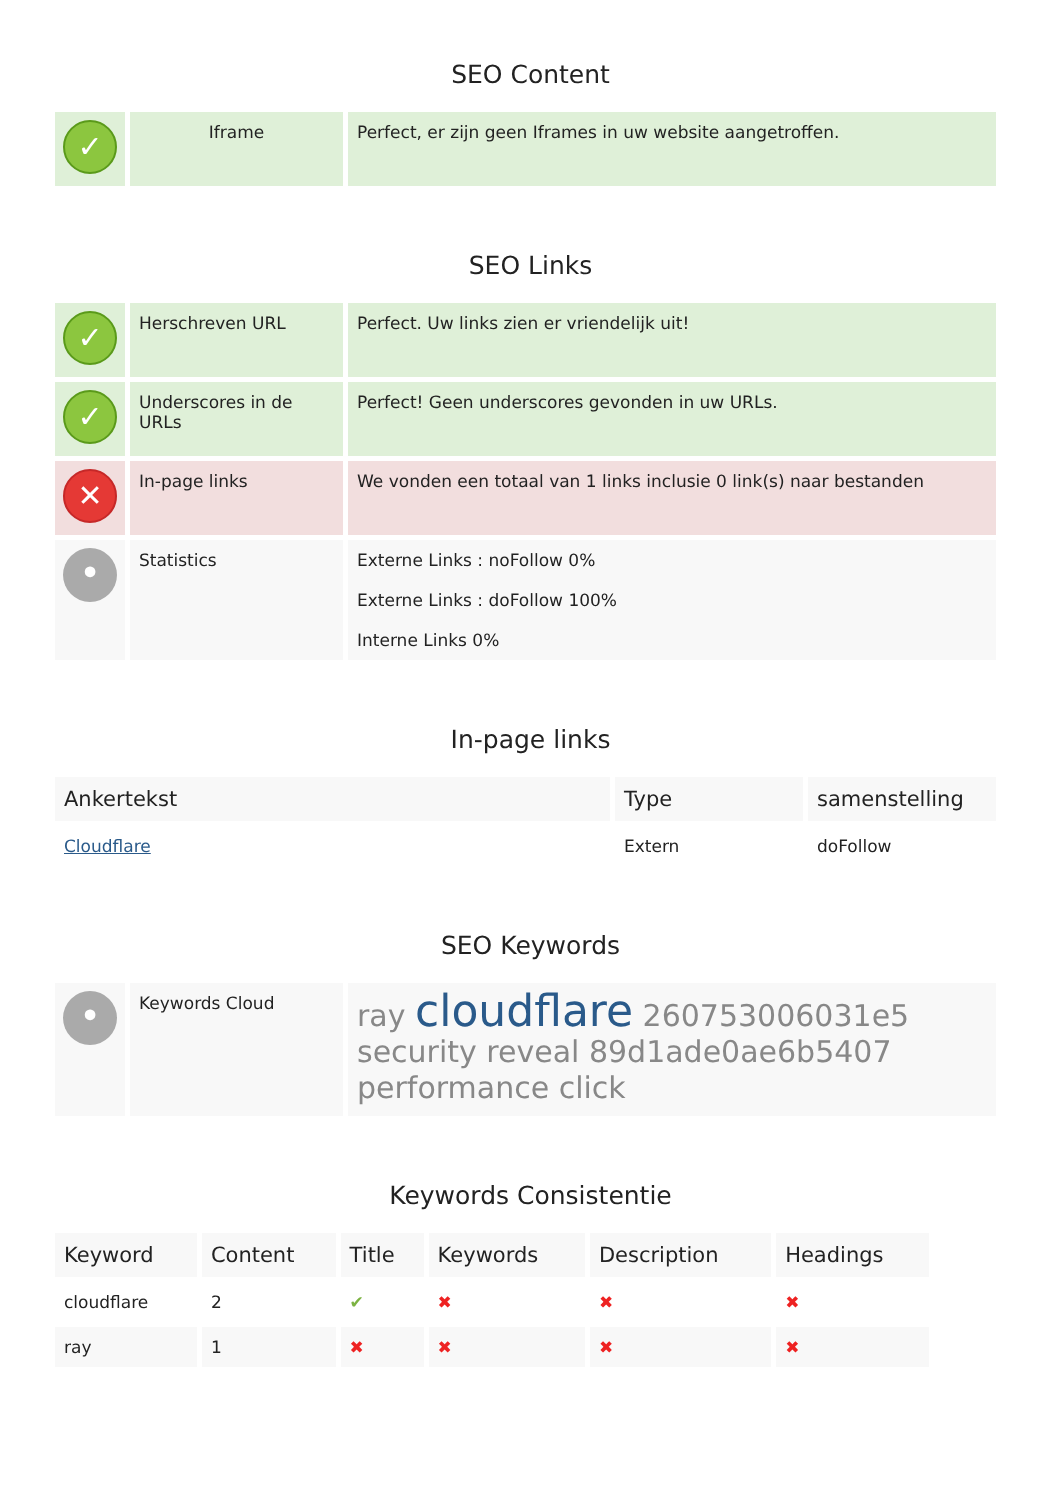SEO Content
| ✓ | Iframe | Perfect, er zijn geen Iframes in uw website aangetroffen. |
SEO Links
| ✓ | Herschreven URL | Perfect. Uw links zien er vriendelijk uit! |
| ✓ | Underscores in de URLs | Perfect! Geen underscores gevonden in uw URLs. |
| ✕ | In-page links | We vonden een totaal van 1 links inclusie 0 link(s) naar bestanden |
| • | Statistics | Externe Links : noFollow 0% Externe Links : doFollow 100% Interne Links 0% |
In-page links
| Ankertekst | Type | samenstelling |
| --- | --- | --- |
| Cloudflare | Extern | doFollow |
SEO Keywords
| • | Keywords Cloud | ray cloudflare 260753006031e5 security reveal 89d1ade0ae6b5407 performance click |
Keywords Consistentie
| Keyword | Content | Title | Keywords | Description | Headings |
| --- | --- | --- | --- | --- | --- |
| cloudflare | 2 | ✔ | ✖ | ✖ | ✖ |
| ray | 1 | ✖ | ✖ | ✖ | ✖ |